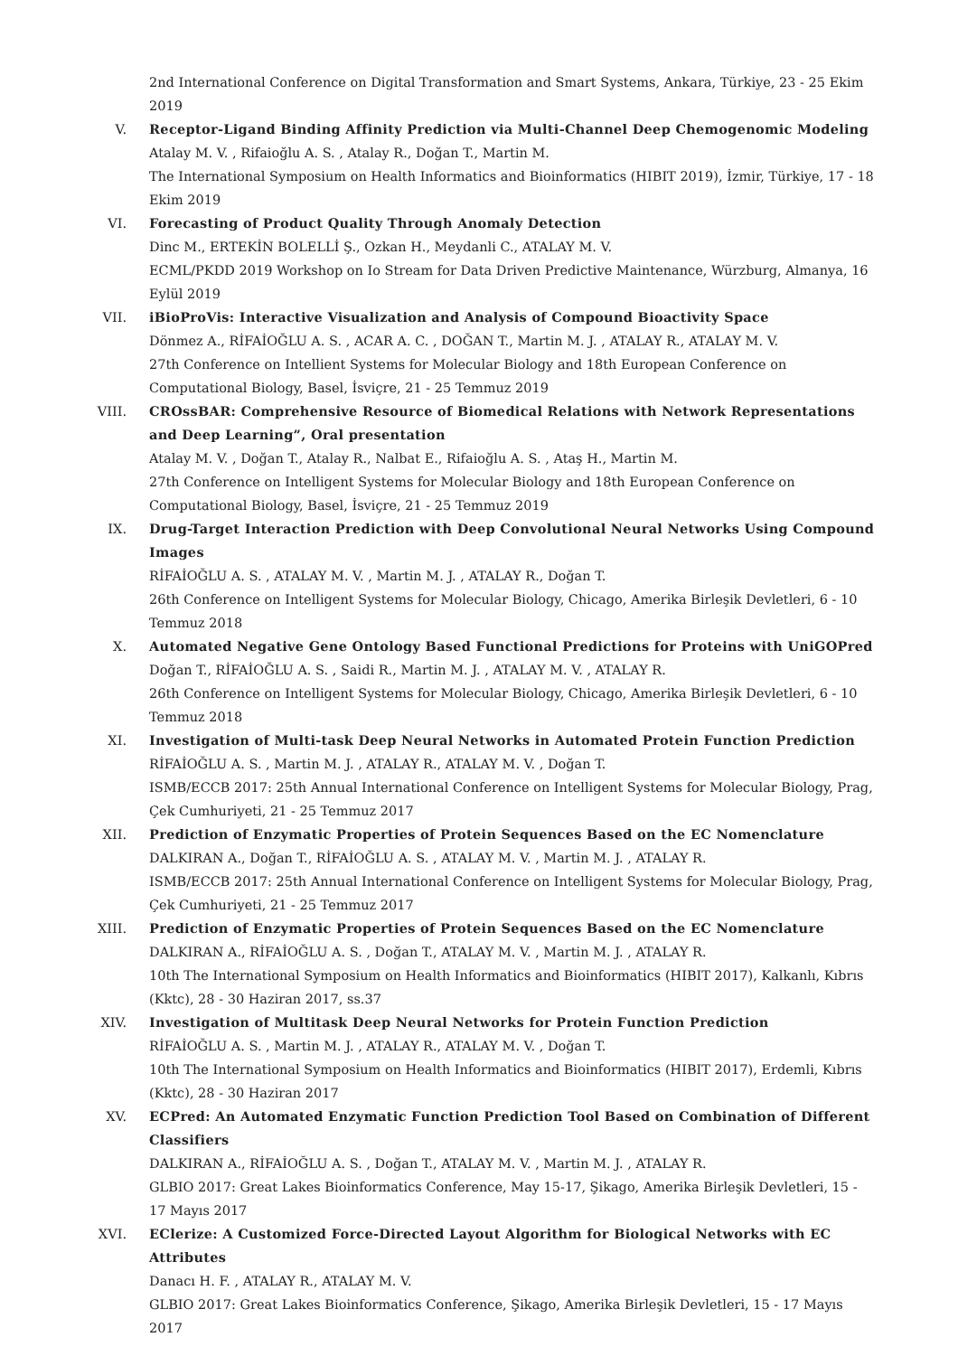2nd International Conference on Digital Transformation and Smart Systems, Ankara, Türkiye, 23 - 25 Ekim 2019
V. Receptor-Ligand Binding Affinity Prediction via Multi-Channel Deep Chemogenomic Modeling
Atalay M. V. , Rifaioğlu A. S. , Atalay R., Doğan T., Martin M.
The International Symposium on Health Informatics and Bioinformatics (HIBIT 2019), İzmir, Türkiye, 17 - 18 Ekim 2019
VI. Forecasting of Product Quality Through Anomaly Detection
Dinc M., ERTEKİN BOLELLİ Ş., Ozkan H., Meydanli C., ATALAY M. V.
ECML/PKDD 2019 Workshop on Io Stream for Data Driven Predictive Maintenance, Würzburg, Almanya, 16 Eylül 2019
VII. iBioProVis: Interactive Visualization and Analysis of Compound Bioactivity Space
Dönmez A., RİFAİOĞLU A. S. , ACAR A. C. , DOĞAN T., Martin M. J. , ATALAY R., ATALAY M. V.
27th Conference on Intellient Systems for Molecular Biology and 18th European Conference on Computational Biology, Basel, İsviçre, 21 - 25 Temmuz 2019
VIII. CROssBAR: Comprehensive Resource of Biomedical Relations with Network Representations and Deep Learning”, Oral presentation
Atalay M. V. , Doğan T., Atalay R., Nalbat E., Rifaioğlu A. S. , Ataş H., Martin M.
27th Conference on Intelligent Systems for Molecular Biology and 18th European Conference on Computational Biology, Basel, İsviçre, 21 - 25 Temmuz 2019
IX. Drug-Target Interaction Prediction with Deep Convolutional Neural Networks Using Compound Images
RİFAİOĞLU A. S. , ATALAY M. V. , Martin M. J. , ATALAY R., Doğan T.
26th Conference on Intelligent Systems for Molecular Biology, Chicago, Amerika Birleşik Devletleri, 6 - 10 Temmuz 2018
X. Automated Negative Gene Ontology Based Functional Predictions for Proteins with UniGOPred
Doğan T., RİFAİOĞLU A. S. , Saidi R., Martin M. J. , ATALAY M. V. , ATALAY R.
26th Conference on Intelligent Systems for Molecular Biology, Chicago, Amerika Birleşik Devletleri, 6 - 10 Temmuz 2018
XI. Investigation of Multi-task Deep Neural Networks in Automated Protein Function Prediction
RİFAİOĞLU A. S. , Martin M. J. , ATALAY R., ATALAY M. V. , Doğan T.
ISMB/ECCB 2017: 25th Annual International Conference on Intelligent Systems for Molecular Biology, Prag, Çek Cumhuriyeti, 21 - 25 Temmuz 2017
XII. Prediction of Enzymatic Properties of Protein Sequences Based on the EC Nomenclature
DALKIRAN A., Doğan T., RİFAİOĞLU A. S. , ATALAY M. V. , Martin M. J. , ATALAY R.
ISMB/ECCB 2017: 25th Annual International Conference on Intelligent Systems for Molecular Biology, Prag, Çek Cumhuriyeti, 21 - 25 Temmuz 2017
XIII. Prediction of Enzymatic Properties of Protein Sequences Based on the EC Nomenclature
DALKIRAN A., RİFAİOĞLU A. S. , Doğan T., ATALAY M. V. , Martin M. J. , ATALAY R.
10th The International Symposium on Health Informatics and Bioinformatics (HIBIT 2017), Kalkanlı, Kıbrıs (Kktc), 28 - 30 Haziran 2017, ss.37
XIV. Investigation of Multitask Deep Neural Networks for Protein Function Prediction
RİFAİOĞLU A. S. , Martin M. J. , ATALAY R., ATALAY M. V. , Doğan T.
10th The International Symposium on Health Informatics and Bioinformatics (HIBIT 2017), Erdemli, Kıbrıs (Kktc), 28 - 30 Haziran 2017
XV. ECPred: An Automated Enzymatic Function Prediction Tool Based on Combination of Different Classifiers
DALKIRAN A., RİFAİOĞLU A. S. , Doğan T., ATALAY M. V. , Martin M. J. , ATALAY R.
GLBIO 2017: Great Lakes Bioinformatics Conference, May 15-17, Şikago, Amerika Birleşik Devletleri, 15 - 17 Mayıs 2017
XVI. EClerize: A Customized Force-Directed Layout Algorithm for Biological Networks with EC Attributes
Danacı H. F. , ATALAY R., ATALAY M. V.
GLBIO 2017: Great Lakes Bioinformatics Conference, Şikago, Amerika Birleşik Devletleri, 15 - 17 Mayıs 2017